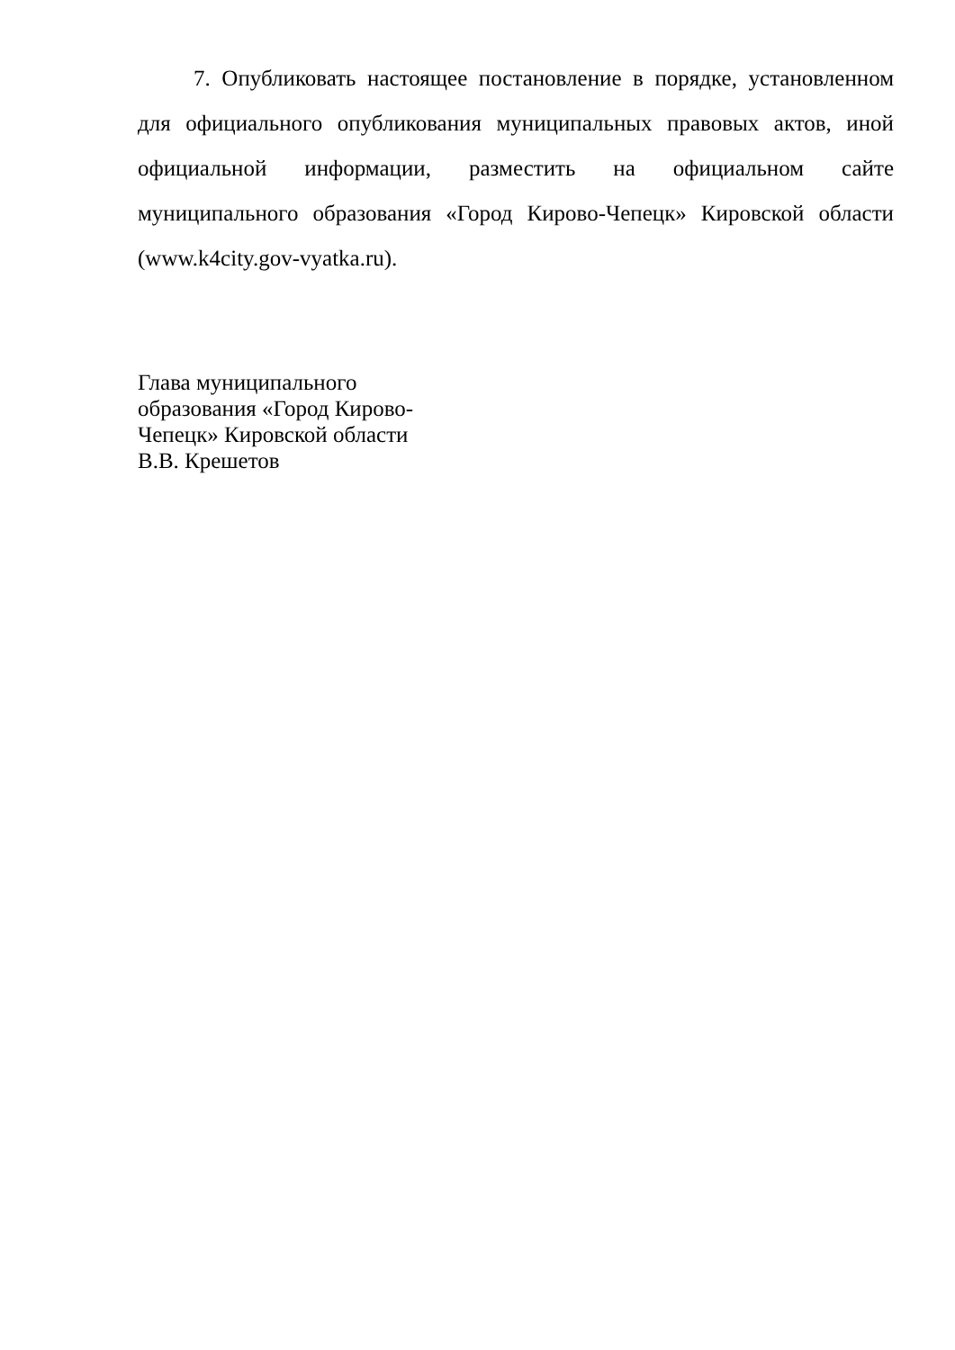7. Опубликовать настоящее постановление в порядке, установленном для официального опубликования муниципальных правовых актов, иной официальной информации, разместить на официальном сайте муниципального образования «Город Кирово-Чепецк» Кировской области (www.k4city.gov-vyatka.ru).
Глава муниципального
образования «Город Кирово-
Чепецк» Кировской области
В.В. Крешетов